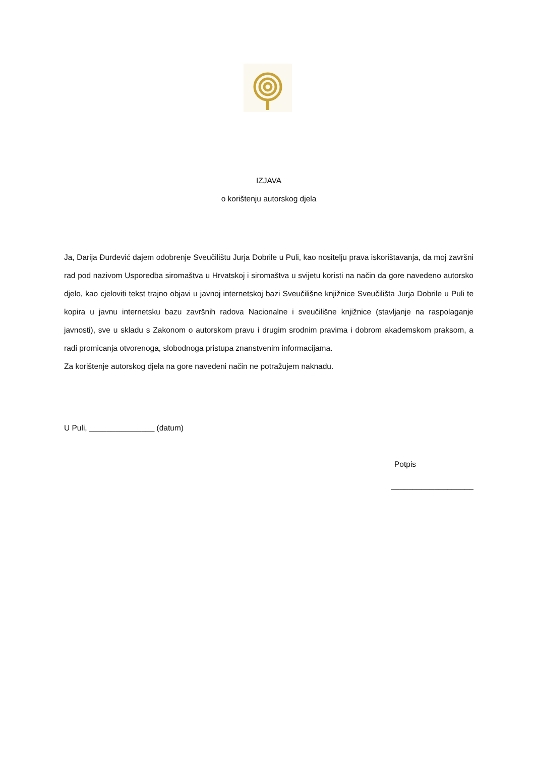IZJAVA
o korištenju autorskog djela
Ja, Darija Đurđević dajem odobrenje Sveučilištu Jurja Dobrile u Puli, kao nositelju prava iskorištavanja, da moj završni rad pod nazivom Usporedba siromaštva u Hrvatskoj i siromaštva u svijetu koristi na način da gore navedeno autorsko djelo, kao cjeloviti tekst trajno objavi u javnoj internetskoj bazi Sveučilišne knjižnice Sveučilišta Jurja Dobrile u Puli te kopira u javnu internetsku bazu završnih radova Nacionalne i sveučilišne knjižnice (stavljanje na raspolaganje javnosti), sve u skladu s Zakonom o autorskom pravu i drugim srodnim pravima i dobrom akademskom praksom, a radi promicanja otvorenoga, slobodnoga pristupa znanstvenim informacijama.
Za korištenje autorskog djela na gore navedeni način ne potražujem naknadu.
U Puli, _______________ (datum)
Potpis
___________________